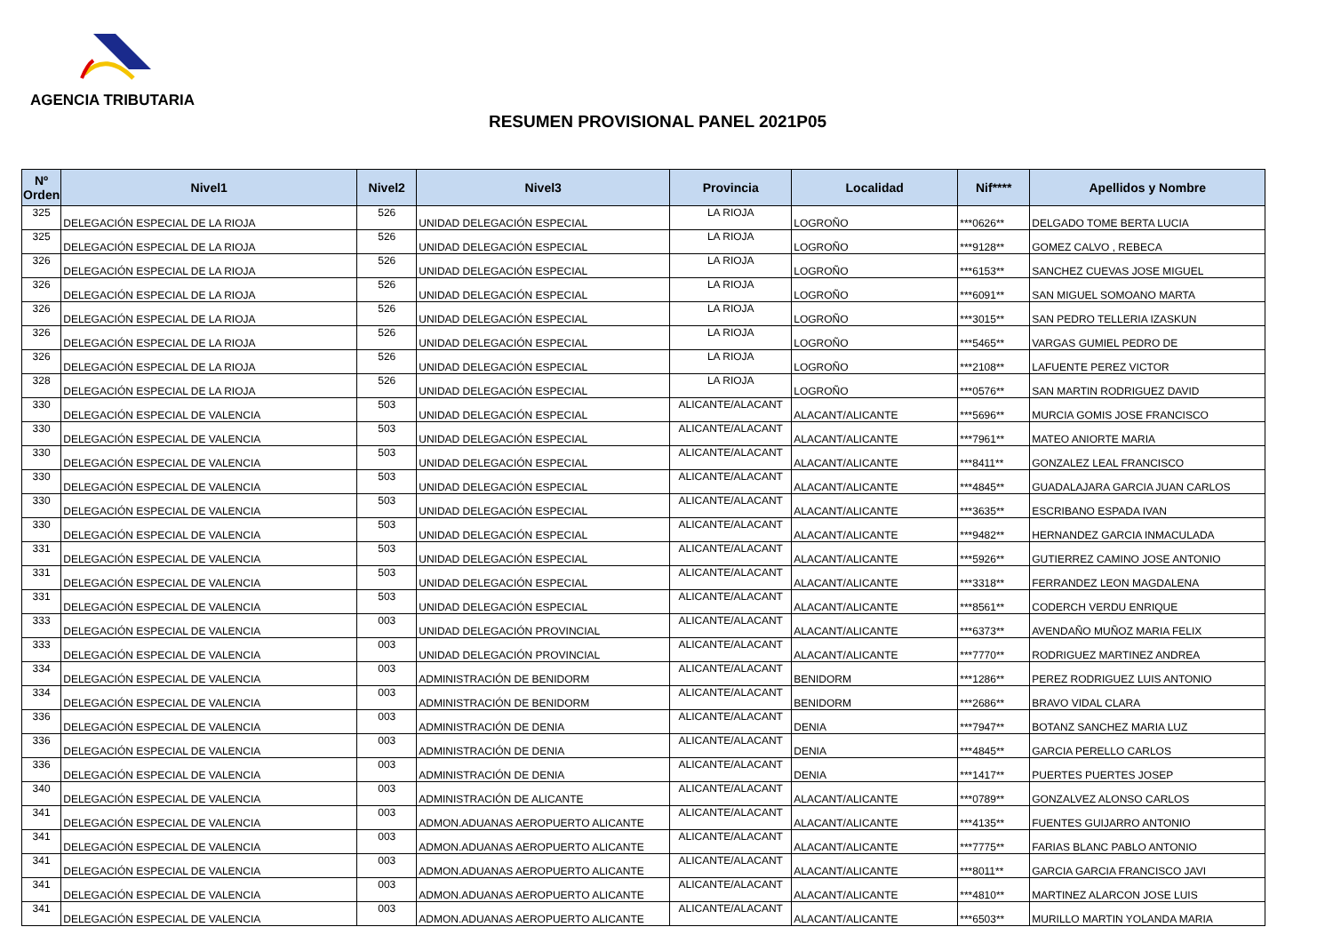AGENCIA TRIBUTARIA
RESUMEN PROVISIONAL PANEL 2021P05
| Nº Orden | Nivel1 | Nivel2 | Nivel3 | Provincia | Localidad | Nif**** | Apellidos y Nombre |
| --- | --- | --- | --- | --- | --- | --- | --- |
| 325 | DELEGACIÓN ESPECIAL DE LA RIOJA | 526 | UNIDAD DELEGACIÓN ESPECIAL | LA RIOJA | LOGROÑO | ***0626** | DELGADO TOME BERTA LUCIA |
| 325 | DELEGACIÓN ESPECIAL DE LA RIOJA | 526 | UNIDAD DELEGACIÓN ESPECIAL | LA RIOJA | LOGROÑO | ***9128** | GOMEZ CALVO , REBECA |
| 326 | DELEGACIÓN ESPECIAL DE LA RIOJA | 526 | UNIDAD DELEGACIÓN ESPECIAL | LA RIOJA | LOGROÑO | ***6153** | SANCHEZ CUEVAS JOSE MIGUEL |
| 326 | DELEGACIÓN ESPECIAL DE LA RIOJA | 526 | UNIDAD DELEGACIÓN ESPECIAL | LA RIOJA | LOGROÑO | ***6091** | SAN MIGUEL SOMOANO MARTA |
| 326 | DELEGACIÓN ESPECIAL DE LA RIOJA | 526 | UNIDAD DELEGACIÓN ESPECIAL | LA RIOJA | LOGROÑO | ***3015** | SAN PEDRO TELLERIA IZASKUN |
| 326 | DELEGACIÓN ESPECIAL DE LA RIOJA | 526 | UNIDAD DELEGACIÓN ESPECIAL | LA RIOJA | LOGROÑO | ***5465** | VARGAS GUMIEL PEDRO DE |
| 326 | DELEGACIÓN ESPECIAL DE LA RIOJA | 526 | UNIDAD DELEGACIÓN ESPECIAL | LA RIOJA | LOGROÑO | ***2108** | LAFUENTE PEREZ VICTOR |
| 328 | DELEGACIÓN ESPECIAL DE LA RIOJA | 526 | UNIDAD DELEGACIÓN ESPECIAL | LA RIOJA | LOGROÑO | ***0576** | SAN MARTIN RODRIGUEZ DAVID |
| 330 | DELEGACIÓN ESPECIAL DE VALENCIA | 503 | UNIDAD DELEGACIÓN ESPECIAL | ALICANTE/ALACANT | ALACANT/ALICANTE | ***5696** | MURCIA GOMIS JOSE FRANCISCO |
| 330 | DELEGACIÓN ESPECIAL DE VALENCIA | 503 | UNIDAD DELEGACIÓN ESPECIAL | ALICANTE/ALACANT | ALACANT/ALICANTE | ***7961** | MATEO ANIORTE MARIA |
| 330 | DELEGACIÓN ESPECIAL DE VALENCIA | 503 | UNIDAD DELEGACIÓN ESPECIAL | ALICANTE/ALACANT | ALACANT/ALICANTE | ***8411** | GONZALEZ LEAL FRANCISCO |
| 330 | DELEGACIÓN ESPECIAL DE VALENCIA | 503 | UNIDAD DELEGACIÓN ESPECIAL | ALICANTE/ALACANT | ALACANT/ALICANTE | ***4845** | GUADALAJARA GARCIA JUAN CARLOS |
| 330 | DELEGACIÓN ESPECIAL DE VALENCIA | 503 | UNIDAD DELEGACIÓN ESPECIAL | ALICANTE/ALACANT | ALACANT/ALICANTE | ***3635** | ESCRIBANO ESPADA IVAN |
| 330 | DELEGACIÓN ESPECIAL DE VALENCIA | 503 | UNIDAD DELEGACIÓN ESPECIAL | ALICANTE/ALACANT | ALACANT/ALICANTE | ***9482** | HERNANDEZ GARCIA INMACULADA |
| 331 | DELEGACIÓN ESPECIAL DE VALENCIA | 503 | UNIDAD DELEGACIÓN ESPECIAL | ALICANTE/ALACANT | ALACANT/ALICANTE | ***5926** | GUTIERREZ CAMINO JOSE ANTONIO |
| 331 | DELEGACIÓN ESPECIAL DE VALENCIA | 503 | UNIDAD DELEGACIÓN ESPECIAL | ALICANTE/ALACANT | ALACANT/ALICANTE | ***3318** | FERRANDEZ LEON MAGDALENA |
| 331 | DELEGACIÓN ESPECIAL DE VALENCIA | 503 | UNIDAD DELEGACIÓN ESPECIAL | ALICANTE/ALACANT | ALACANT/ALICANTE | ***8561** | CODERCH VERDU ENRIQUE |
| 333 | DELEGACIÓN ESPECIAL DE VALENCIA | 003 | UNIDAD DELEGACIÓN PROVINCIAL | ALICANTE/ALACANT | ALACANT/ALICANTE | ***6373** | AVENDAÑO MUÑOZ MARIA FELIX |
| 333 | DELEGACIÓN ESPECIAL DE VALENCIA | 003 | UNIDAD DELEGACIÓN PROVINCIAL | ALICANTE/ALACANT | ALACANT/ALICANTE | ***7770** | RODRIGUEZ MARTINEZ ANDREA |
| 334 | DELEGACIÓN ESPECIAL DE VALENCIA | 003 | ADMINISTRACIÓN DE BENIDORM | ALICANTE/ALACANT | BENIDORM | ***1286** | PEREZ RODRIGUEZ LUIS ANTONIO |
| 334 | DELEGACIÓN ESPECIAL DE VALENCIA | 003 | ADMINISTRACIÓN DE BENIDORM | ALICANTE/ALACANT | BENIDORM | ***2686** | BRAVO VIDAL CLARA |
| 336 | DELEGACIÓN ESPECIAL DE VALENCIA | 003 | ADMINISTRACIÓN DE DENIA | ALICANTE/ALACANT | DENIA | ***7947** | BOTANZ SANCHEZ MARIA LUZ |
| 336 | DELEGACIÓN ESPECIAL DE VALENCIA | 003 | ADMINISTRACIÓN DE DENIA | ALICANTE/ALACANT | DENIA | ***4845** | GARCIA PERELLO CARLOS |
| 336 | DELEGACIÓN ESPECIAL DE VALENCIA | 003 | ADMINISTRACIÓN DE DENIA | ALICANTE/ALACANT | DENIA | ***1417** | PUERTES PUERTES JOSEP |
| 340 | DELEGACIÓN ESPECIAL DE VALENCIA | 003 | ADMINISTRACIÓN DE ALICANTE | ALICANTE/ALACANT | ALACANT/ALICANTE | ***0789** | GONZALVEZ ALONSO CARLOS |
| 341 | DELEGACIÓN ESPECIAL DE VALENCIA | 003 | ADMON.ADUANAS AEROPUERTO ALICANTE | ALICANTE/ALACANT | ALACANT/ALICANTE | ***4135** | FUENTES GUIJARRO ANTONIO |
| 341 | DELEGACIÓN ESPECIAL DE VALENCIA | 003 | ADMON.ADUANAS AEROPUERTO ALICANTE | ALICANTE/ALACANT | ALACANT/ALICANTE | ***7775** | FARIAS BLANC PABLO ANTONIO |
| 341 | DELEGACIÓN ESPECIAL DE VALENCIA | 003 | ADMON.ADUANAS AEROPUERTO ALICANTE | ALICANTE/ALACANT | ALACANT/ALICANTE | ***8011** | GARCIA GARCIA FRANCISCO JAVI |
| 341 | DELEGACIÓN ESPECIAL DE VALENCIA | 003 | ADMON.ADUANAS AEROPUERTO ALICANTE | ALICANTE/ALACANT | ALACANT/ALICANTE | ***4810** | MARTINEZ ALARCON JOSE LUIS |
| 341 | DELEGACIÓN ESPECIAL DE VALENCIA | 003 | ADMON.ADUANAS AEROPUERTO ALICANTE | ALICANTE/ALACANT | ALACANT/ALICANTE | ***6503** | MURILLO MARTIN YOLANDA MARIA |